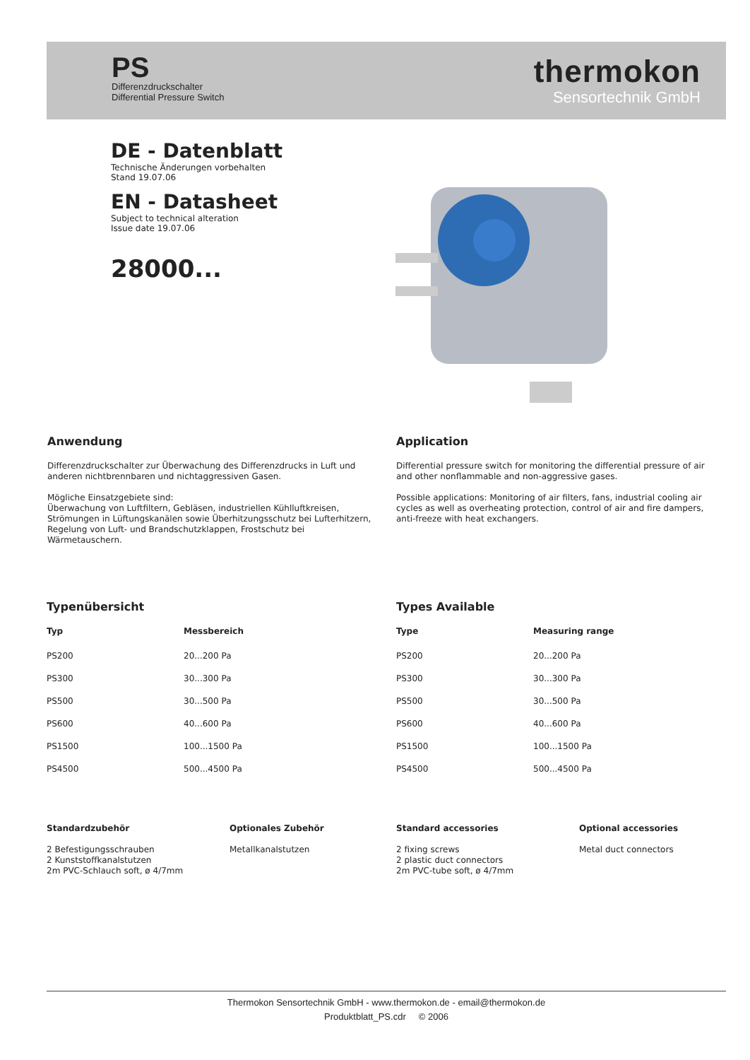PS
Differenzdruckschalter
Differential Pressure Switch
thermokon
Sensortechnik GmbH
DE - Datenblatt
Technische Änderungen vorbehalten
Stand 19.07.06
EN - Datasheet
Subject to technical alteration
Issue date 19.07.06
28000...
Anwendung
Differenzdruckschalter zur Überwachung des Differenzdrucks in Luft und anderen nichtbrennbaren und nichtaggressiven Gasen.
Mögliche Einsatzgebiete sind:
Überwachung von Luftfiltern, Gebläsen, industriellen Kühlluftkreisen, Strömungen in Lüftungskanälen sowie Überhitzungsschutz bei Lufterhitzern, Regelung von Luft- und Brandschutzklappen, Frostschutz bei Wärmetauschern.
Application
Differential pressure switch for monitoring the differential pressure of air and other nonflammable and non-aggressive gases.
Possible applications: Monitoring of air filters, fans, industrial cooling air cycles as well as overheating protection, control of air and fire dampers, anti-freeze with heat exchangers.
Typenübersicht
| Typ | Messbereich |
| --- | --- |
| PS200 | 20...200 Pa |
| PS300 | 30...300 Pa |
| PS500 | 30...500 Pa |
| PS600 | 40...600 Pa |
| PS1500 | 100...1500 Pa |
| PS4500 | 500...4500 Pa |
Types Available
| Type | Measuring range |
| --- | --- |
| PS200 | 20...200 Pa |
| PS300 | 30...300 Pa |
| PS500 | 30...500 Pa |
| PS600 | 40...600 Pa |
| PS1500 | 100...1500 Pa |
| PS4500 | 500...4500 Pa |
Standardzubehör
2 Befestigungsschrauben
2 Kunststoffkanalstutzen
2m PVC-Schlauch soft, ø 4/7mm
Optionales Zubehör
Metallkanalstutzen
Standard accessories
2 fixing screws
2 plastic duct connectors
2m PVC-tube soft, ø 4/7mm
Optional accessories
Metal duct connectors
Thermokon Sensortechnik GmbH - www.thermokon.de - email@thermokon.de
Produktblatt_PS.cdr © 2006